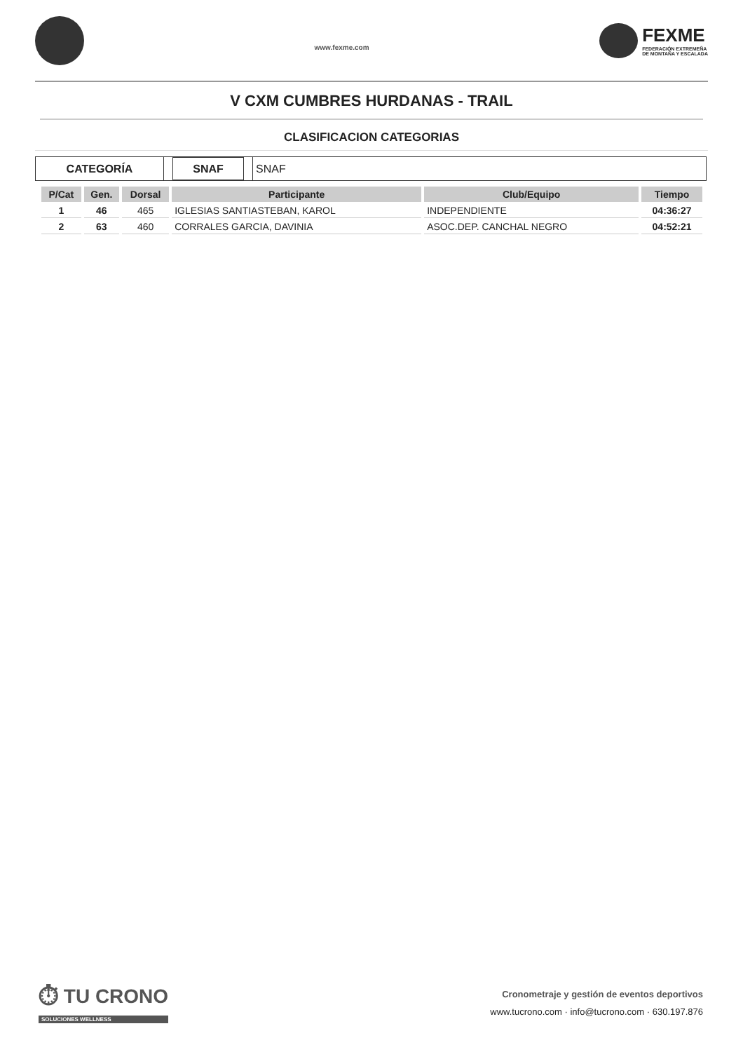www.fexme.com
FEXME
FEDERACIÓN EXTREMEÑA
DE MONTAÑA Y ESCALADA
V CXM CUMBRES HURDANAS - TRAIL
CLASIFICACION CATEGORIAS
CATEGORÍA SNAF SNAF
| P/Cat | Gen. | Dorsal | Participante | Club/Equipo | Tiempo |
| --- | --- | --- | --- | --- | --- |
| 1 | 46 | 465 | IGLESIAS SANTIASTEBAN, KAROL | INDEPENDIENTE | 04:36:27 |
| 2 | 63 | 460 | CORRALES GARCIA, DAVINIA | ASOC.DEP. CANCHAL NEGRO | 04:52:21 |
⏱ TU CRONO
SOLUCIONES WELLNESS
Cronometraje y gestión de eventos deportivos
www.tucrono.com · info@tucrono.com · 630.197.876